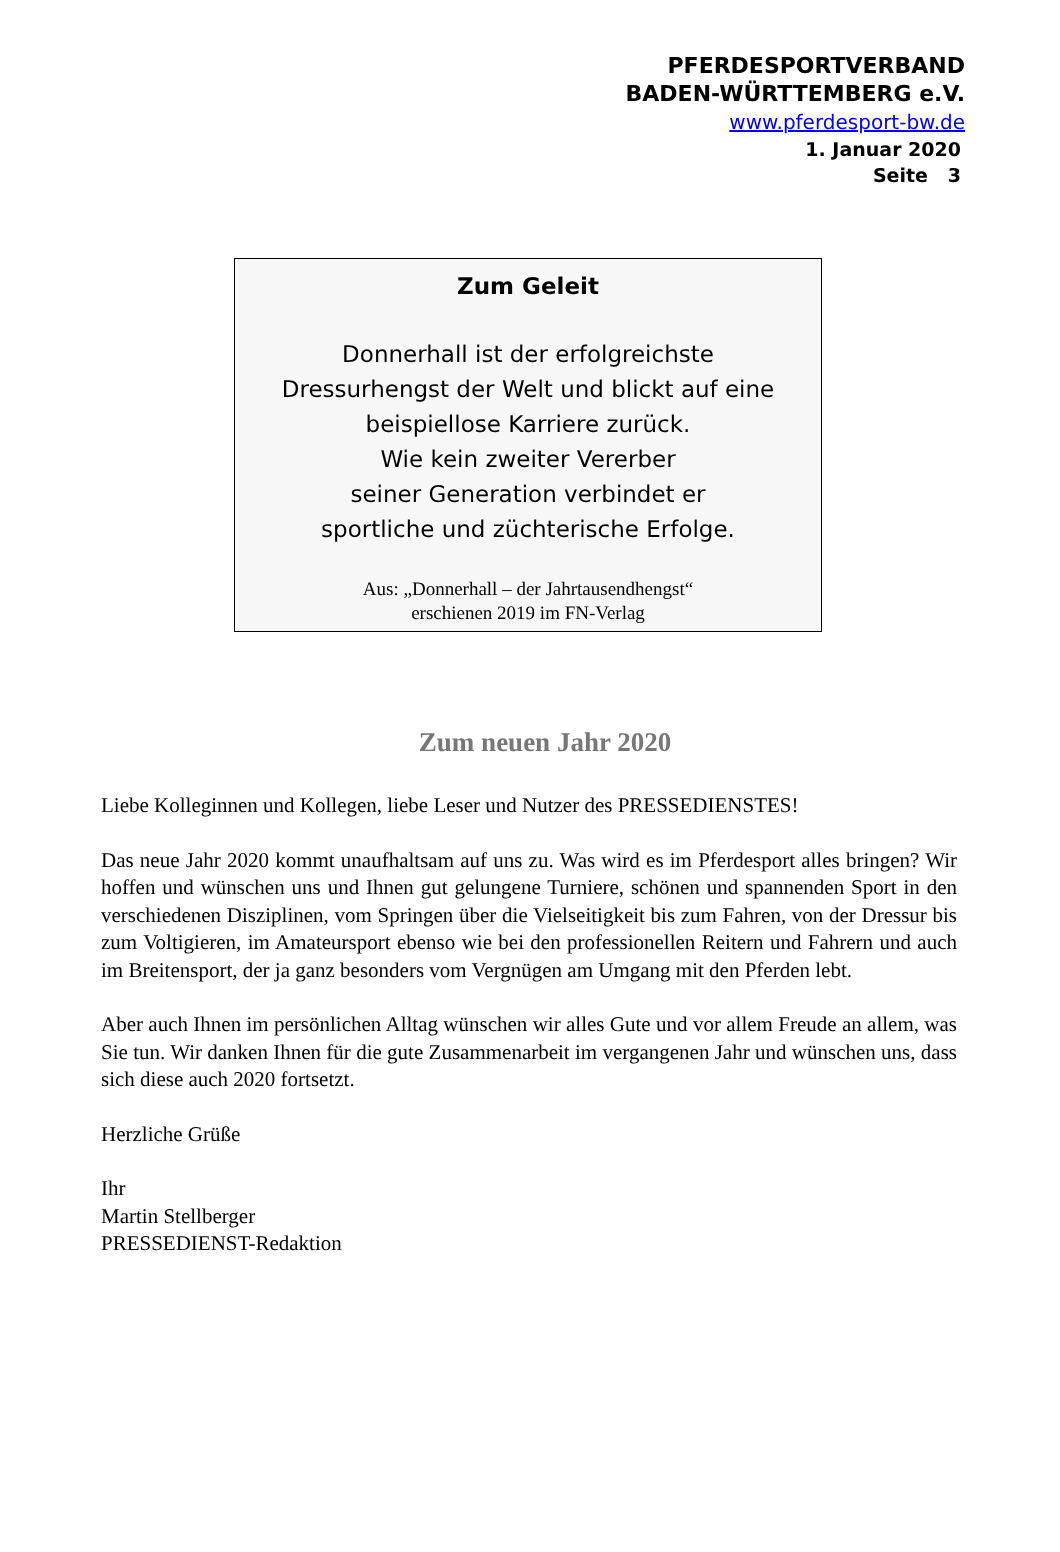PFERDESPORTVERBAND
BADEN-WÜRTTEMBERG e.V.
www.pferdesport-bw.de
1. Januar 2020
Seite 3
Zum Geleit
Donnerhall ist der erfolgreichste
Dressurhengst der Welt und blickt auf eine
beispiellose Karriere zurück.
Wie kein zweiter Vererber
seiner Generation verbindet er
sportliche und züchterische Erfolge.
Aus: „Donnerhall – der Jahrtausendhengst“
erschienen 2019 im FN-Verlag
Zum neuen Jahr 2020
Liebe Kolleginnen und Kollegen, liebe Leser und Nutzer des PRESSEDIENSTES!
Das neue Jahr 2020 kommt unaufhaltsam auf uns zu. Was wird es im Pferdesport alles bringen? Wir hoffen und wünschen uns und Ihnen gut gelungene Turniere, schönen und spannenden Sport in den verschiedenen Disziplinen, vom Springen über die Vielseitigkeit bis zum Fahren, von der Dressur bis zum Voltigieren, im Amateursport ebenso wie bei den professionellen Reitern und Fahrern und auch im Breitensport, der ja ganz besonders vom Vergnügen am Umgang mit den Pferden lebt.
Aber auch Ihnen im persönlichen Alltag wünschen wir alles Gute und vor allem Freude an allem, was Sie tun. Wir danken Ihnen für die gute Zusammenarbeit im vergangenen Jahr und wünschen uns, dass sich diese auch 2020 fortsetzt.
Herzliche Grüße
Ihr
Martin Stellberger
PRESSEDIENST-Redaktion